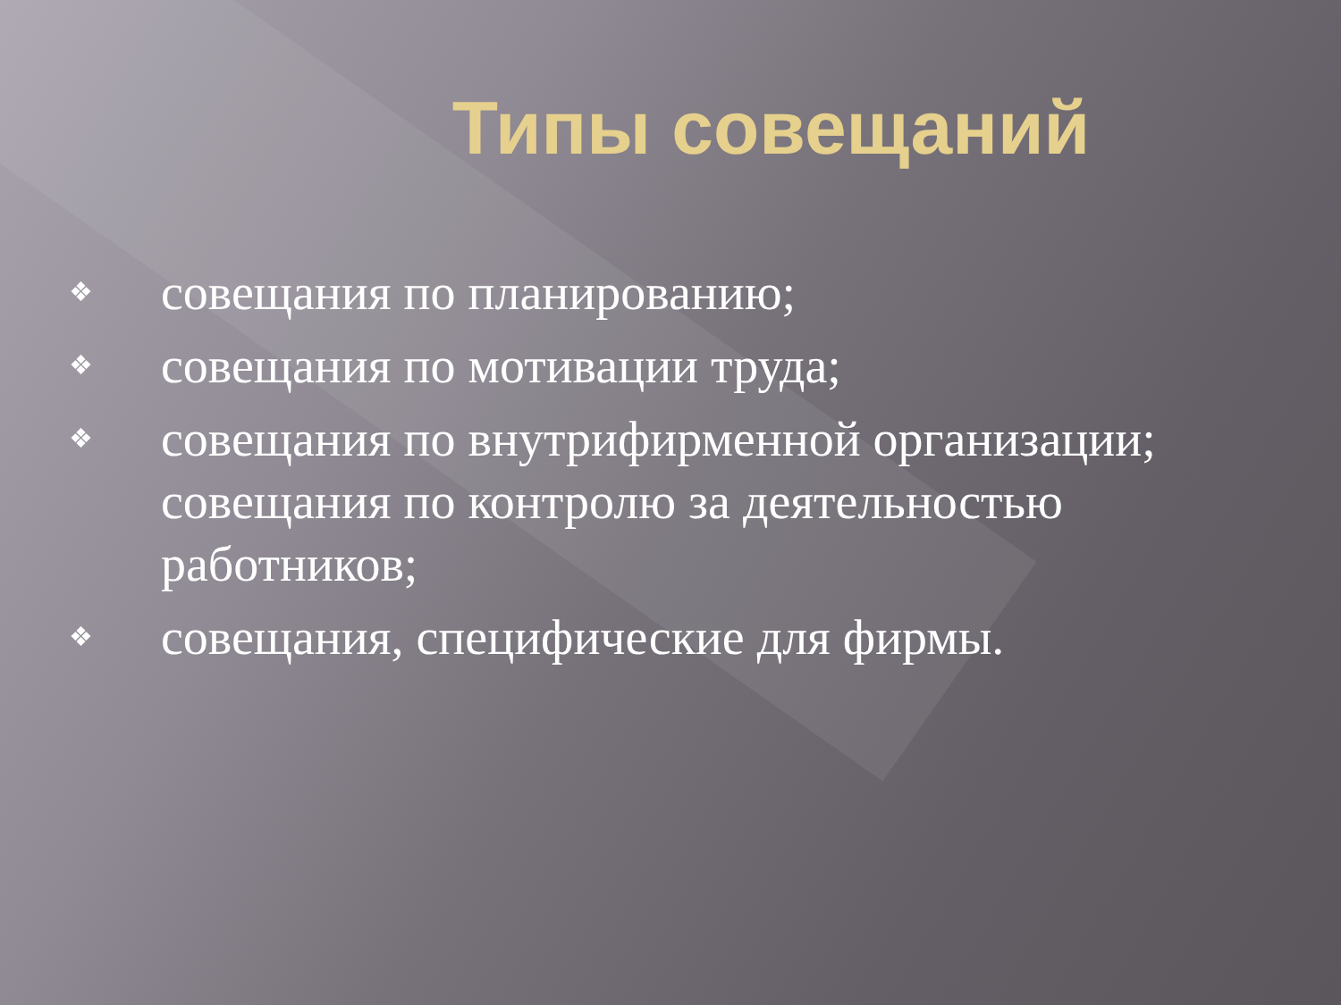Типы совещаний
❖ совещания по планированию;
❖ совещания по мотивации труда;
❖ совещания по внутрифирменной организации; совещания по контролю за деятельностью работников;
❖ совещания, специфические для фирмы.